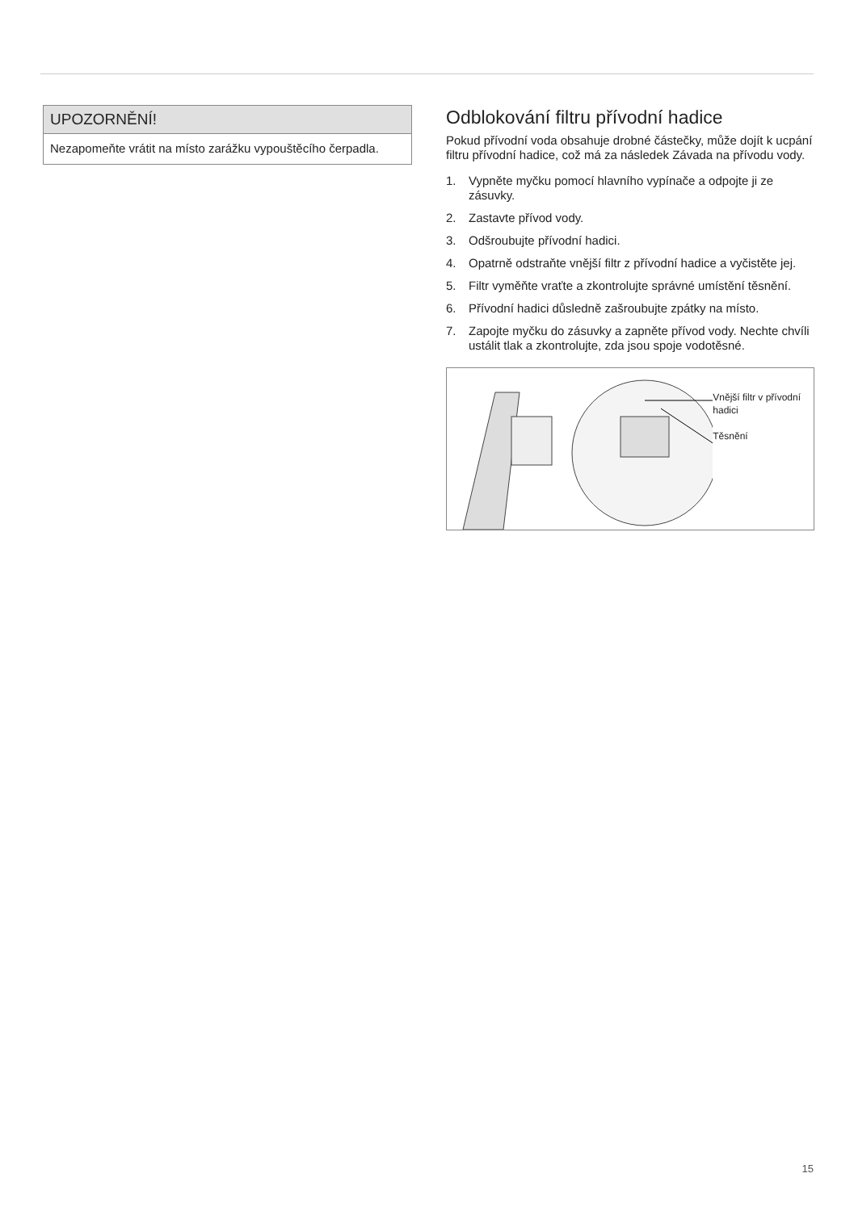UPOZORNĚNÍ!
Nezapomeňte vrátit na místo zarážku vypouštěcího čerpadla.
Odblokování filtru přívodní hadice
Pokud přívodní voda obsahuje drobné částečky, může dojít k ucpání filtru přívodní hadice, což má za následek Závada na přívodu vody.
1. Vypněte myčku pomocí hlavního vypínače a odpojte ji ze zásuvky.
2. Zastavte přívod vody.
3. Odšroubujte přívodní hadici.
4. Opatrně odstraňte vnější filtr z přívodní hadice a vyčistěte jej.
5. Filtr vyměňte vraťte a zkontrolujte správné umístění těsnění.
6. Přívodní hadici důsledně zašroubujte zpátky na místo.
7. Zapojte myčku do zásuvky a zapněte přívod vody. Nechte chvíli ustálit tlak a zkontrolujte, zda jsou spoje vodotěsné.
Vnější filtr v přívodní hadici
Těsnění
15